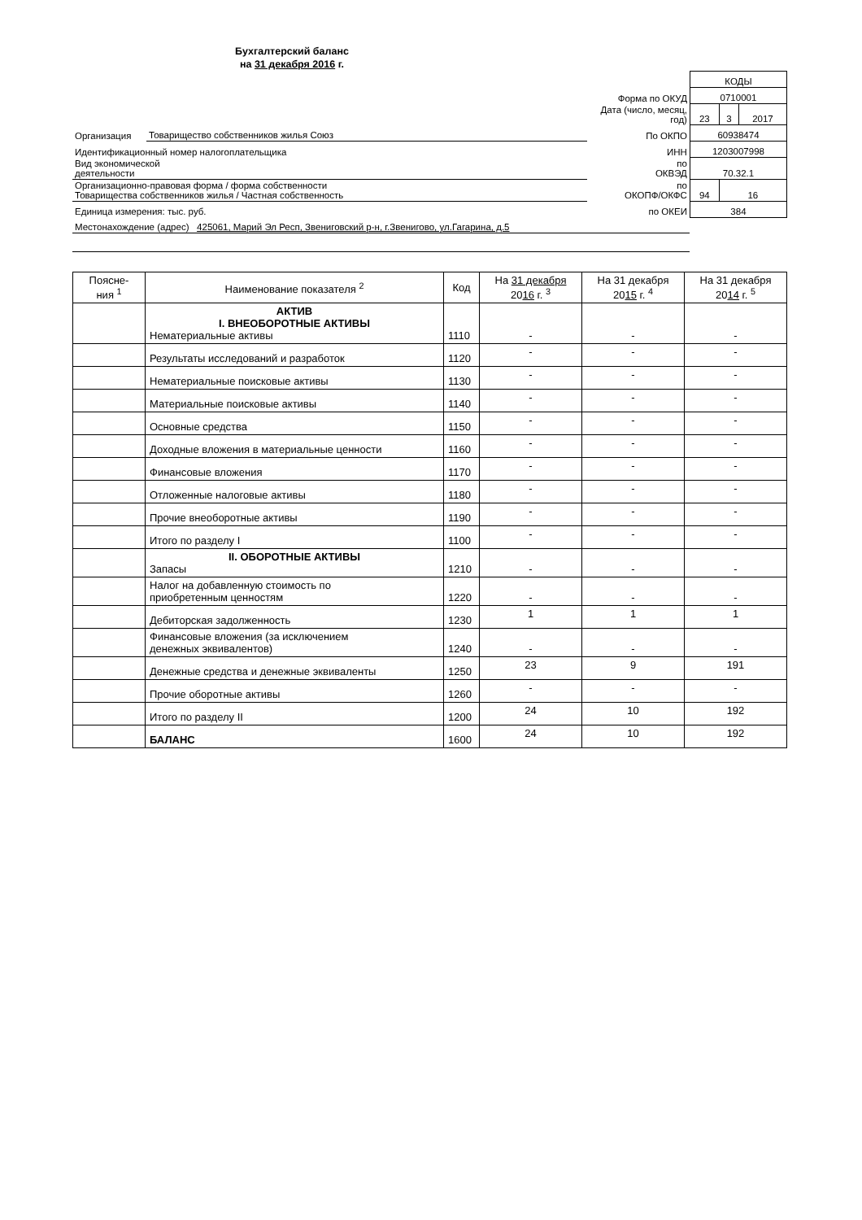Бухгалтерский баланс
на 31 декабря 2016 г.
| | | | КОДЫ | | |
| | | Форма по ОКУД | 0710001 | | |
| | | Дата (число, месяц, год) | 23 | 3 | 2017 |
| Организация | Товарищество собственников жилья Союз | По ОКПО | 60938474 | | |
| Идентификационный номер налогоплательщика | | ИНН | 1203007998 | | |
| Вид экономической деятельности | | по ОКВЭД | 70.32.1 | | |
| Организационно-правовая форма / форма собственности Товарищества собственников жилья / Частная собственность | | по ОКОПФ/ОКФС | 94 | 16 | |
| Единица измерения: тыс. руб. | | по ОКЕИ | 384 | | |
| Местонахождение (адрес) 425061, Марий Эл Респ, Звениговский р-н, г.Звенигово, ул.Гагарина, д.5 | | | | | |
| Поясне- ния <sup>1</sup> | Наименование показателя <sup>2</sup> | Код | На 31 декабря 20 16 г. <sup>3</sup> | На 31 декабря 20 15 г. <sup>4</sup> | На 31 декабря 20 14 г. <sup>5</sup> |
| --- | --- | --- | --- | --- | --- |
| | АКТИВ I. ВНЕОБОРОТНЫЕ АКТИВЫ Нематериальные активы | 1110 | - | - | - |
| | Результаты исследований и разработок | 1120 | - | - | - |
| | Нематериальные поисковые активы | 1130 | - | - | - |
| | Материальные поисковые активы | 1140 | - | - | - |
| | Основные средства | 1150 | - | - | - |
| | Доходные вложения в материальные ценности | 1160 | - | - | - |
| | Финансовые вложения | 1170 | - | - | - |
| | Отложенные налоговые активы | 1180 | - | - | - |
| | Прочие внеоборотные активы | 1190 | - | - | - |
| | Итого по разделу I | 1100 | - | - | - |
| | II. ОБОРОТНЫЕ АКТИВЫ Запасы | 1210 | - | - | - |
| | Налог на добавленную стоимость по приобретенным ценностям | 1220 | - | - | - |
| | Дебиторская задолженность | 1230 | 1 | 1 | 1 |
| | Финансовые вложения (за исключением денежных эквивалентов) | 1240 | - | - | - |
| | Денежные средства и денежные эквиваленты | 1250 | 23 | 9 | 191 |
| | Прочие оборотные активы | 1260 | - | - | - |
| | Итого по разделу II | 1200 | 24 | 10 | 192 |
| | БАЛАНС | 1600 | 24 | 10 | 192 |